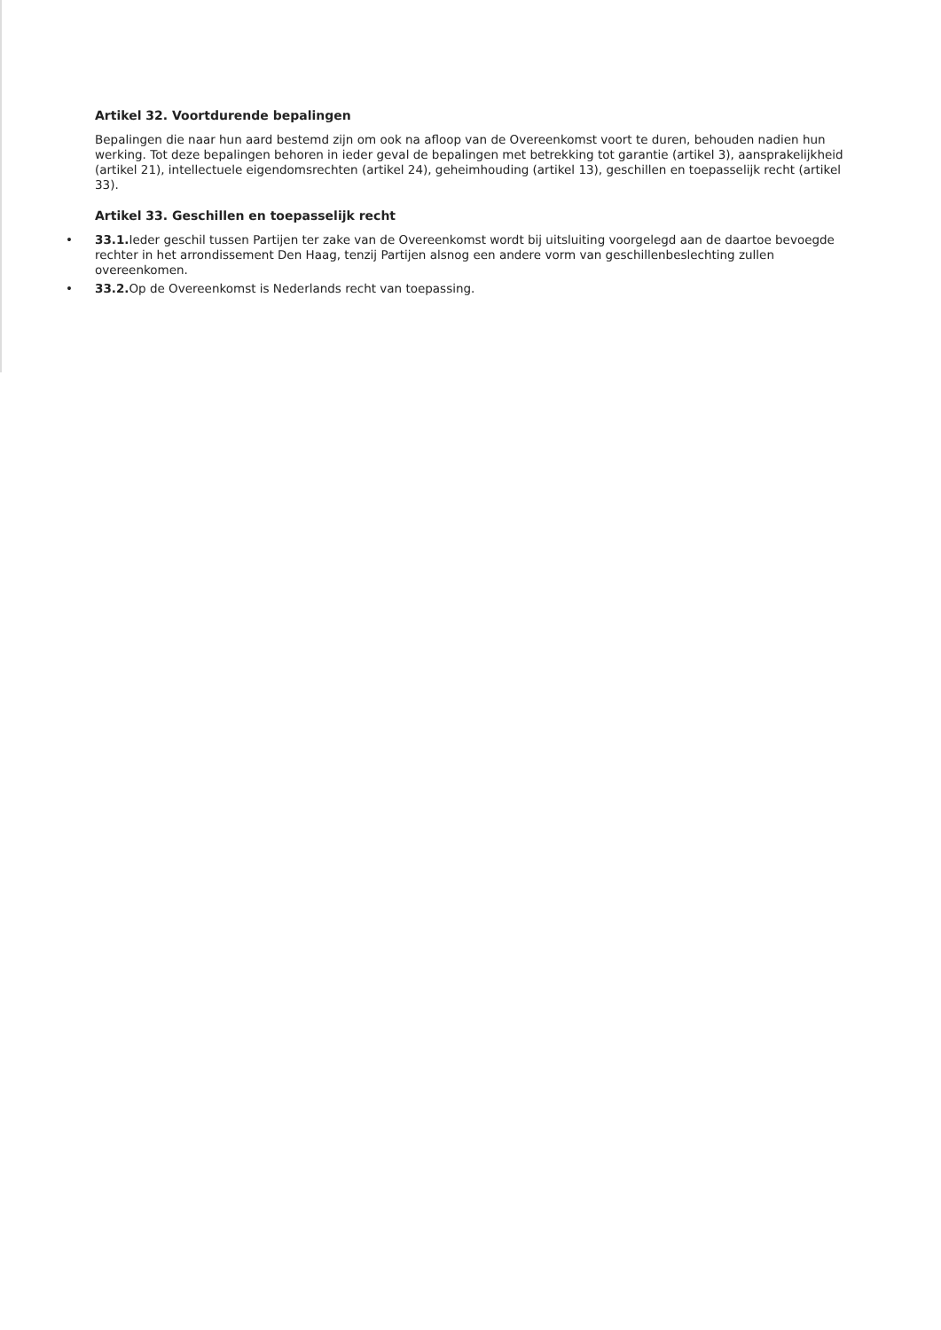Artikel 32. Voortdurende bepalingen
Bepalingen die naar hun aard bestemd zijn om ook na afloop van de Overeenkomst voort te duren, behouden nadien hun werking. Tot deze bepalingen behoren in ieder geval de bepalingen met betrekking tot garantie (artikel 3), aansprakelijkheid (artikel 21), intellectuele eigendomsrechten (artikel 24), geheimhouding (artikel 13), geschillen en toepasselijk recht (artikel 33).
Artikel 33. Geschillen en toepasselijk recht
• 33.1. Ieder geschil tussen Partijen ter zake van de Overeenkomst wordt bij uitsluiting voorgelegd aan de daartoe bevoegde rechter in het arrondissement Den Haag, tenzij Partijen alsnog een andere vorm van geschillenbeslechting zullen overeenkomen.
• 33.2. Op de Overeenkomst is Nederlands recht van toepassing.